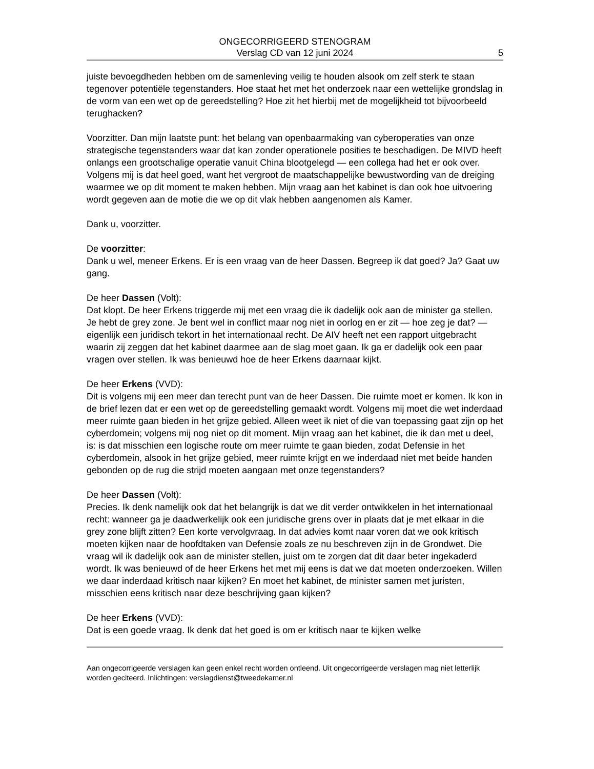ONGECORRIGEERD STENOGRAM
Verslag CD van 12 juni 2024
5
juiste bevoegdheden hebben om de samenleving veilig te houden alsook om zelf sterk te staan tegenover potentiële tegenstanders. Hoe staat het met het onderzoek naar een wettelijke grondslag in de vorm van een wet op de gereedstelling? Hoe zit het hierbij met de mogelijkheid tot bijvoorbeeld terughacken?
Voorzitter. Dan mijn laatste punt: het belang van openbaarmaking van cyberoperaties van onze strategische tegenstanders waar dat kan zonder operationele posities te beschadigen. De MIVD heeft onlangs een grootschalige operatie vanuit China blootgelegd — een collega had het er ook over. Volgens mij is dat heel goed, want het vergroot de maatschappelijke bewustwording van de dreiging waarmee we op dit moment te maken hebben. Mijn vraag aan het kabinet is dan ook hoe uitvoering wordt gegeven aan de motie die we op dit vlak hebben aangenomen als Kamer.
Dank u, voorzitter.
De voorzitter:
Dank u wel, meneer Erkens. Er is een vraag van de heer Dassen. Begreep ik dat goed? Ja? Gaat uw gang.
De heer Dassen (Volt):
Dat klopt. De heer Erkens triggerde mij met een vraag die ik dadelijk ook aan de minister ga stellen. Je hebt de grey zone. Je bent wel in conflict maar nog niet in oorlog en er zit — hoe zeg je dat? — eigenlijk een juridisch tekort in het internationaal recht. De AIV heeft net een rapport uitgebracht waarin zij zeggen dat het kabinet daarmee aan de slag moet gaan. Ik ga er dadelijk ook een paar vragen over stellen. Ik was benieuwd hoe de heer Erkens daarnaar kijkt.
De heer Erkens (VVD):
Dit is volgens mij een meer dan terecht punt van de heer Dassen. Die ruimte moet er komen. Ik kon in de brief lezen dat er een wet op de gereedstelling gemaakt wordt. Volgens mij moet die wet inderdaad meer ruimte gaan bieden in het grijze gebied. Alleen weet ik niet of die van toepassing gaat zijn op het cyberdomein; volgens mij nog niet op dit moment. Mijn vraag aan het kabinet, die ik dan met u deel, is: is dat misschien een logische route om meer ruimte te gaan bieden, zodat Defensie in het cyberdomein, alsook in het grijze gebied, meer ruimte krijgt en we inderdaad niet met beide handen gebonden op de rug die strijd moeten aangaan met onze tegenstanders?
De heer Dassen (Volt):
Precies. Ik denk namelijk ook dat het belangrijk is dat we dit verder ontwikkelen in het internationaal recht: wanneer ga je daadwerkelijk ook een juridische grens over in plaats dat je met elkaar in die grey zone blijft zitten? Een korte vervolgvraag. In dat advies komt naar voren dat we ook kritisch moeten kijken naar de hoofdtaken van Defensie zoals ze nu beschreven zijn in de Grondwet. Die vraag wil ik dadelijk ook aan de minister stellen, juist om te zorgen dat dit daar beter ingekaderd wordt. Ik was benieuwd of de heer Erkens het met mij eens is dat we dat moeten onderzoeken. Willen we daar inderdaad kritisch naar kijken? En moet het kabinet, de minister samen met juristen, misschien eens kritisch naar deze beschrijving gaan kijken?
De heer Erkens (VVD):
Dat is een goede vraag. Ik denk dat het goed is om er kritisch naar te kijken welke
Aan ongecorrigeerde verslagen kan geen enkel recht worden ontleend. Uit ongecorrigeerde verslagen mag niet letterlijk worden geciteerd. Inlichtingen: verslagdienst@tweedekamer.nl